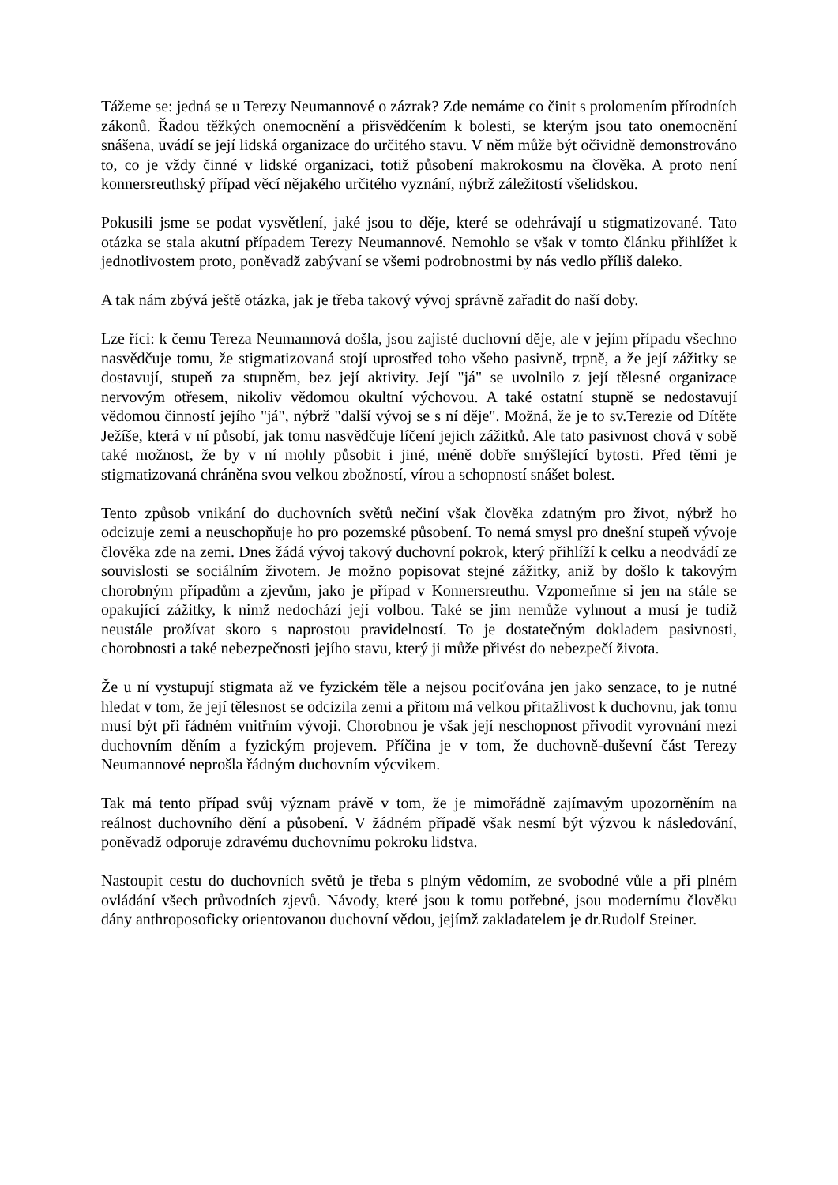Tážeme se: jedná se u Terezy Neumannové o zázrak? Zde nemáme co činit s prolomením přírodních zákonů. Řadou těžkých onemocnění a přisvědčením k bolesti, se kterým jsou tato onemocnění snášena, uvádí se její lidská organizace do určitého stavu. V něm může být očividně demonstrováno to, co je vždy činné v lidské organizaci, totiž působení makrokosmu na člověka. A proto není konnersreuthský případ věcí nějakého určitého vyznání, nýbrž záležitostí všelidskou.
Pokusili jsme se podat vysvětlení, jaké jsou to děje, které se odehrávají u stigmatizované. Tato otázka se stala akutní případem Terezy Neumannové. Nemohlo se však v tomto článku přihlížet k jednotlivostem proto, poněvadž zabývaní se všemi podrobnostmi by nás vedlo příliš daleko.
A tak nám zbývá ještě otázka, jak je třeba takový vývoj správně zařadit do naší doby.
Lze říci: k čemu Tereza Neumannová došla, jsou zajisté duchovní děje, ale v jejím případu všechno nasvědčuje tomu, že stigmatizovaná stojí uprostřed toho všeho pasivně, trpně, a že její zážitky se dostavují, stupeň za stupněm, bez její aktivity. Její "já" se uvolnilo z její tělesné organizace nervovým otřesem, nikoliv vědomou okultní výchovou. A také ostatní stupně se nedostavují vědomou činností jejího "já", nýbrž "další vývoj se s ní děje". Možná, že je to sv.Terezie od Dítěte Ježíše, která v ní působí, jak tomu nasvědčuje líčení jejich zážitků. Ale tato pasivnost chová v sobě také možnost, že by v ní mohly působit i jiné, méně dobře smýšlející bytosti. Před těmi je stigmatizovaná chráněna svou velkou zbožností, vírou a schopností snášet bolest.
Tento způsob vnikání do duchovních světů nečiní však člověka zdatným pro život, nýbrž ho odcizuje zemi a neuschopňuje ho pro pozemské působení. To nemá smysl pro dnešní stupeň vývoje člověka zde na zemi. Dnes žádá vývoj takový duchovní pokrok, který přihlíží k celku a neodvádí ze souvislosti se sociálním životem. Je možno popisovat stejné zážitky, aniž by došlo k takovým chorobným případům a zjevům, jako je případ v Konnersreuthu. Vzpomeňme si jen na stále se opakující zážitky, k nimž nedochází její volbou. Také se jim nemůže vyhnout a musí je tudíž neustále prožívat skoro s naprostou pravidelností. To je dostatečným dokladem pasivnosti, chorobnosti a také nebezpečnosti jejího stavu, který ji může přivést do nebezpečí života.
Že u ní vystupují stigmata až ve fyzickém těle a nejsou pociťována jen jako senzace, to je nutné hledat v tom, že její tělesnost se odcizila zemi a přitom má velkou přitažlivost k duchovnu, jak tomu musí být při řádném vnitřním vývoji. Chorobnou je však její neschopnost přivodit vyrovnání mezi duchovním děním a fyzickým projevem. Příčina je v tom, že duchovně-duševní část Terezy Neumannové neprošla řádným duchovním výcvikem.
Tak má tento případ svůj význam právě v tom, že je mimořádně zajímavým upozorněním na reálnost duchovního dění a působení. V žádném případě však nesmí být výzvou k následování, poněvadž odporuje zdravému duchovnímu pokroku lidstva.
Nastoupit cestu do duchovních světů je třeba s plným vědomím, ze svobodné vůle a při plném ovládání všech průvodních zjevů. Návody, které jsou k tomu potřebné, jsou modernímu člověku dány anthroposoficky orientovanou duchovní vědou, jejímž zakladatelem je dr.Rudolf Steiner.